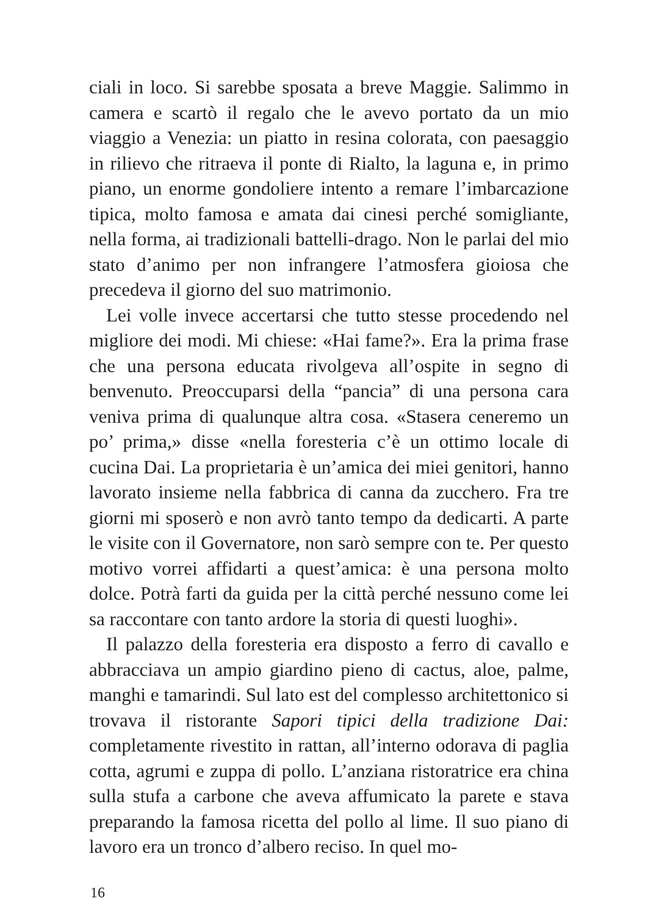ciali in loco. Si sarebbe sposata a breve Maggie. Salimmo in camera e scartò il regalo che le avevo portato da un mio viaggio a Venezia: un piatto in resina colorata, con paesaggio in rilievo che ritraeva il ponte di Rialto, la laguna e, in primo piano, un enorme gondoliere intento a remare l’imbarcazione tipica, molto famosa e amata dai cinesi perché somigliante, nella forma, ai tradizionali battelli-drago. Non le parlai del mio stato d’animo per non infrangere l’atmosfera gioiosa che precedeva il giorno del suo matrimonio.
Lei volle invece accertarsi che tutto stesse procedendo nel migliore dei modi. Mi chiese: «Hai fame?». Era la prima frase che una persona educata rivolgeva all’ospite in segno di benvenuto. Preoccuparsi della “pancia” di una persona cara veniva prima di qualunque altra cosa. «Stasera ceneremo un po’ prima,» disse «nella foresteria c’è un ottimo locale di cucina Dai. La proprietaria è un’amica dei miei genitori, hanno lavorato insieme nella fabbrica di canna da zucchero. Fra tre giorni mi sposerò e non avrò tanto tempo da dedicarti. A parte le visite con il Governatore, non sarò sempre con te. Per questo motivo vorrei affidarti a quest’amica: è una persona molto dolce. Potrà farti da guida per la città perché nessuno come lei sa raccontare con tanto ardore la storia di questi luoghi».
Il palazzo della foresteria era disposto a ferro di cavallo e abbracciava un ampio giardino pieno di cactus, aloe, palme, manghi e tamarindi. Sul lato est del complesso architettonico si trovava il ristorante Sapori tipici della tradizione Dai: completamente rivestito in rattan, all’interno odorava di paglia cotta, agrumi e zuppa di pollo. L’anziana ristoratrice era china sulla stufa a carbone che aveva affumicato la parete e stava preparando la famosa ricetta del pollo al lime. Il suo piano di lavoro era un tronco d’albero reciso. In quel mo-
16